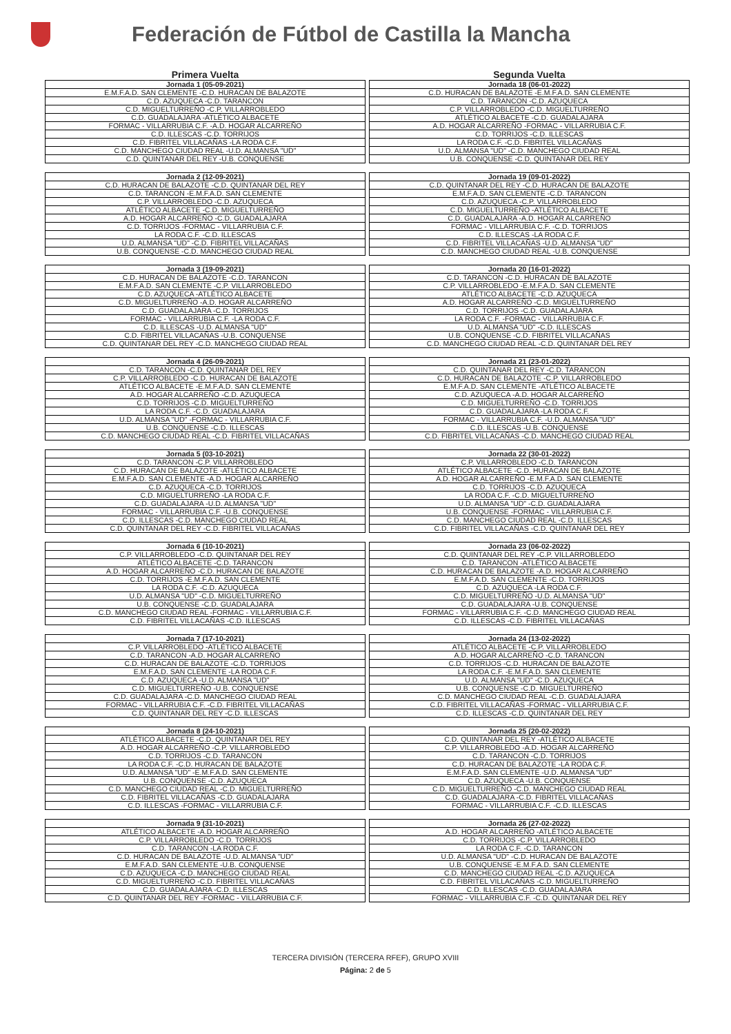Federación de Fútbol de Castilla la Mancha
Primera Vuelta
| Jornada 1 (05-09-2021) |
| --- |
| E.M.F.A.D. SAN CLEMENTE -C.D. HURACAN DE BALAZOTE |
| C.D. AZUQUECA -C.D. TARANCON |
| C.D. MIGUELTURREÑO -C.P. VILLARROBLEDO |
| C.D. GUADALAJARA -ATLÉTICO ALBACETE |
| FORMAC - VILLARRUBIA C.F. -A.D. HOGAR ALCARREÑO |
| C.D. ILLESCAS -C.D. TORRIJOS |
| C.D. FIBRITEL VILLACAÑAS -LA RODA C.F. |
| C.D. MANCHEGO CIUDAD REAL -U.D. ALMANSA "UD" |
| C.D. QUINTANAR DEL REY -U.B. CONQUENSE |
| Jornada 2 (12-09-2021) |
| --- |
| C.D. HURACAN DE BALAZOTE -C.D. QUINTANAR DEL REY |
| C.D. TARANCON -E.M.F.A.D. SAN CLEMENTE |
| C.P. VILLARROBLEDO -C.D. AZUQUECA |
| ATLÉTICO ALBACETE -C.D. MIGUELTURREÑO |
| A.D. HOGAR ALCARREÑO -C.D. GUADALAJARA |
| C.D. TORRIJOS -FORMAC - VILLARRUBIA C.F. |
| LA RODA C.F. -C.D. ILLESCAS |
| U.D. ALMANSA "UD" -C.D. FIBRITEL VILLACAÑAS |
| U.B. CONQUENSE -C.D. MANCHEGO CIUDAD REAL |
| Jornada 3 (19-09-2021) |
| --- |
| C.D. HURACAN DE BALAZOTE -C.D. TARANCON |
| E.M.F.A.D. SAN CLEMENTE -C.P. VILLARROBLEDO |
| C.D. AZUQUECA -ATLÉTICO ALBACETE |
| C.D. MIGUELTURREÑO -A.D. HOGAR ALCARREÑO |
| C.D. GUADALAJARA -C.D. TORRIJOS |
| FORMAC - VILLARRUBIA C.F. -LA RODA C.F. |
| C.D. ILLESCAS -U.D. ALMANSA "UD" |
| C.D. FIBRITEL VILLACAÑAS -U.B. CONQUENSE |
| C.D. QUINTANAR DEL REY -C.D. MANCHEGO CIUDAD REAL |
| Jornada 4 (26-09-2021) |
| --- |
| C.D. TARANCON -C.D. QUINTANAR DEL REY |
| C.P. VILLARROBLEDO -C.D. HURACAN DE BALAZOTE |
| ATLÉTICO ALBACETE -E.M.F.A.D. SAN CLEMENTE |
| A.D. HOGAR ALCARREÑO -C.D. AZUQUECA |
| C.D. TORRIJOS -C.D. MIGUELTURREÑO |
| LA RODA C.F. -C.D. GUADALAJARA |
| U.D. ALMANSA "UD" -FORMAC - VILLARRUBIA C.F. |
| U.B. CONQUENSE -C.D. ILLESCAS |
| C.D. MANCHEGO CIUDAD REAL -C.D. FIBRITEL VILLACAÑAS |
| Jornada 5 (03-10-2021) |
| --- |
| C.D. TARANCON -C.P. VILLARROBLEDO |
| C.D. HURACAN DE BALAZOTE -ATLÉTICO ALBACETE |
| E.M.F.A.D. SAN CLEMENTE -A.D. HOGAR ALCARREÑO |
| C.D. AZUQUECA -C.D. TORRIJOS |
| C.D. MIGUELTURREÑO -LA RODA C.F. |
| C.D. GUADALAJARA -U.D. ALMANSA "UD" |
| FORMAC - VILLARRUBIA C.F. -U.B. CONQUENSE |
| C.D. ILLESCAS -C.D. MANCHEGO CIUDAD REAL |
| C.D. QUINTANAR DEL REY -C.D. FIBRITEL VILLACAÑAS |
| Jornada 6 (10-10-2021) |
| --- |
| C.P. VILLARROBLEDO -C.D. QUINTANAR DEL REY |
| ATLÉTICO ALBACETE -C.D. TARANCON |
| A.D. HOGAR ALCARREÑO -C.D. HURACAN DE BALAZOTE |
| C.D. TORRIJOS -E.M.F.A.D. SAN CLEMENTE |
| LA RODA C.F. -C.D. AZUQUECA |
| U.D. ALMANSA "UD" -C.D. MIGUELTURREÑO |
| U.B. CONQUENSE -C.D. GUADALAJARA |
| C.D. MANCHEGO CIUDAD REAL -FORMAC - VILLARRUBIA C.F. |
| C.D. FIBRITEL VILLACAÑAS -C.D. ILLESCAS |
| Jornada 7 (17-10-2021) |
| --- |
| C.P. VILLARROBLEDO -ATLÉTICO ALBACETE |
| C.D. TARANCON -A.D. HOGAR ALCARREÑO |
| C.D. HURACAN DE BALAZOTE -C.D. TORRIJOS |
| E.M.F.A.D. SAN CLEMENTE -LA RODA C.F. |
| C.D. AZUQUECA -U.D. ALMANSA "UD" |
| C.D. MIGUELTURREÑO -U.B. CONQUENSE |
| C.D. GUADALAJARA -C.D. MANCHEGO CIUDAD REAL |
| FORMAC - VILLARRUBIA C.F. -C.D. FIBRITEL VILLACAÑAS |
| C.D. QUINTANAR DEL REY -C.D. ILLESCAS |
| Jornada 8 (24-10-2021) |
| --- |
| ATLÉTICO ALBACETE -C.D. QUINTANAR DEL REY |
| A.D. HOGAR ALCARREÑO -C.P. VILLARROBLEDO |
| C.D. TORRIJOS -C.D. TARANCON |
| LA RODA C.F. -C.D. HURACAN DE BALAZOTE |
| U.D. ALMANSA "UD" -E.M.F.A.D. SAN CLEMENTE |
| U.B. CONQUENSE -C.D. AZUQUECA |
| C.D. MANCHEGO CIUDAD REAL -C.D. MIGUELTURREÑO |
| C.D. FIBRITEL VILLACAÑAS -C.D. GUADALAJARA |
| C.D. ILLESCAS -FORMAC - VILLARRUBIA C.F. |
| Jornada 9 (31-10-2021) |
| --- |
| ATLÉTICO ALBACETE -A.D. HOGAR ALCARREÑO |
| C.P. VILLARROBLEDO -C.D. TORRIJOS |
| C.D. TARANCON -LA RODA C.F. |
| C.D. HURACAN DE BALAZOTE -U.D. ALMANSA "UD" |
| E.M.F.A.D. SAN CLEMENTE -U.B. CONQUENSE |
| C.D. AZUQUECA -C.D. MANCHEGO CIUDAD REAL |
| C.D. MIGUELTURREÑO -C.D. FIBRITEL VILLACAÑAS |
| C.D. GUADALAJARA -C.D. ILLESCAS |
| C.D. QUINTANAR DEL REY -FORMAC - VILLARRUBIA C.F. |
Segunda Vuelta
| Jornada 18 (06-01-2022) |
| --- |
| C.D. HURACAN DE BALAZOTE -E.M.F.A.D. SAN CLEMENTE |
| C.D. TARANCON -C.D. AZUQUECA |
| C.P. VILLARROBLEDO -C.D. MIGUELTURREÑO |
| ATLÉTICO ALBACETE -C.D. GUADALAJARA |
| A.D. HOGAR ALCARREÑO -FORMAC - VILLARRUBIA C.F. |
| C.D. TORRIJOS -C.D. ILLESCAS |
| LA RODA C.F. -C.D. FIBRITEL VILLACAÑAS |
| U.D. ALMANSA "UD" -C.D. MANCHEGO CIUDAD REAL |
| U.B. CONQUENSE -C.D. QUINTANAR DEL REY |
| Jornada 19 (09-01-2022) |
| --- |
| C.D. QUINTANAR DEL REY -C.D. HURACAN DE BALAZOTE |
| E.M.F.A.D. SAN CLEMENTE -C.D. TARANCON |
| C.D. AZUQUECA -C.P. VILLARROBLEDO |
| C.D. MIGUELTURREÑO -ATLÉTICO ALBACETE |
| C.D. GUADALAJARA -A.D. HOGAR ALCARREÑO |
| FORMAC - VILLARRUBIA C.F. -C.D. TORRIJOS |
| C.D. ILLESCAS -LA RODA C.F. |
| C.D. FIBRITEL VILLACAÑAS -U.D. ALMANSA "UD" |
| C.D. MANCHEGO CIUDAD REAL -U.B. CONQUENSE |
| Jornada 20 (16-01-2022) |
| --- |
| C.D. TARANCON -C.D. HURACAN DE BALAZOTE |
| C.P. VILLARROBLEDO -E.M.F.A.D. SAN CLEMENTE |
| ATLÉTICO ALBACETE -C.D. AZUQUECA |
| A.D. HOGAR ALCARREÑO -C.D. MIGUELTURREÑO |
| C.D. TORRIJOS -C.D. GUADALAJARA |
| LA RODA C.F. -FORMAC - VILLARRUBIA C.F. |
| U.D. ALMANSA "UD" -C.D. ILLESCAS |
| U.B. CONQUENSE -C.D. FIBRITEL VILLACAÑAS |
| C.D. MANCHEGO CIUDAD REAL -C.D. QUINTANAR DEL REY |
| Jornada 21 (23-01-2022) |
| --- |
| C.D. QUINTANAR DEL REY -C.D. TARANCON |
| C.D. HURACAN DE BALAZOTE -C.P. VILLARROBLEDO |
| E.M.F.A.D. SAN CLEMENTE -ATLÉTICO ALBACETE |
| C.D. AZUQUECA -A.D. HOGAR ALCARREÑO |
| C.D. MIGUELTURREÑO -C.D. TORRIJOS |
| C.D. GUADALAJARA -LA RODA C.F. |
| FORMAC - VILLARRUBIA C.F. -U.D. ALMANSA "UD" |
| C.D. ILLESCAS -U.B. CONQUENSE |
| C.D. FIBRITEL VILLACAÑAS -C.D. MANCHEGO CIUDAD REAL |
| Jornada 22 (30-01-2022) |
| --- |
| C.P. VILLARROBLEDO -C.D. TARANCON |
| ATLÉTICO ALBACETE -C.D. HURACAN DE BALAZOTE |
| A.D. HOGAR ALCARREÑO -E.M.F.A.D. SAN CLEMENTE |
| C.D. TORRIJOS -C.D. AZUQUECA |
| LA RODA C.F. -C.D. MIGUELTURREÑO |
| U.D. ALMANSA "UD" -C.D. GUADALAJARA |
| U.B. CONQUENSE -FORMAC - VILLARRUBIA C.F. |
| C.D. MANCHEGO CIUDAD REAL -C.D. ILLESCAS |
| C.D. FIBRITEL VILLACAÑAS -C.D. QUINTANAR DEL REY |
| Jornada 23 (06-02-2022) |
| --- |
| C.D. QUINTANAR DEL REY -C.P. VILLARROBLEDO |
| C.D. TARANCON -ATLÉTICO ALBACETE |
| C.D. HURACAN DE BALAZOTE -A.D. HOGAR ALCARREÑO |
| E.M.F.A.D. SAN CLEMENTE -C.D. TORRIJOS |
| C.D. AZUQUECA -LA RODA C.F. |
| C.D. MIGUELTURREÑO -U.D. ALMANSA "UD" |
| C.D. GUADALAJARA -U.B. CONQUENSE |
| FORMAC - VILLARRUBIA C.F. -C.D. MANCHEGO CIUDAD REAL |
| C.D. ILLESCAS -C.D. FIBRITEL VILLACAÑAS |
| Jornada 24 (13-02-2022) |
| --- |
| ATLÉTICO ALBACETE -C.P. VILLARROBLEDO |
| A.D. HOGAR ALCARREÑO -C.D. TARANCON |
| C.D. TORRIJOS -C.D. HURACAN DE BALAZOTE |
| LA RODA C.F. -E.M.F.A.D. SAN CLEMENTE |
| U.D. ALMANSA "UD" -C.D. AZUQUECA |
| U.B. CONQUENSE -C.D. MIGUELTURREÑO |
| C.D. MANCHEGO CIUDAD REAL -C.D. GUADALAJARA |
| C.D. FIBRITEL VILLACAÑAS -FORMAC - VILLARRUBIA C.F. |
| C.D. ILLESCAS -C.D. QUINTANAR DEL REY |
| Jornada 25 (20-02-2022) |
| --- |
| C.D. QUINTANAR DEL REY -ATLÉTICO ALBACETE |
| C.P. VILLARROBLEDO -A.D. HOGAR ALCARREÑO |
| C.D. TARANCON -C.D. TORRIJOS |
| C.D. HURACAN DE BALAZOTE -LA RODA C.F. |
| E.M.F.A.D. SAN CLEMENTE -U.D. ALMANSA "UD" |
| C.D. AZUQUECA -U.B. CONQUENSE |
| C.D. MIGUELTURREÑO -C.D. MANCHEGO CIUDAD REAL |
| C.D. GUADALAJARA -C.D. FIBRITEL VILLACAÑAS |
| FORMAC - VILLARRUBIA C.F. -C.D. ILLESCAS |
| Jornada 26 (27-02-2022) |
| --- |
| A.D. HOGAR ALCARREÑO -ATLÉTICO ALBACETE |
| C.D. TORRIJOS -C.P. VILLARROBLEDO |
| LA RODA C.F. -C.D. TARANCON |
| U.D. ALMANSA "UD" -C.D. HURACAN DE BALAZOTE |
| U.B. CONQUENSE -E.M.F.A.D. SAN CLEMENTE |
| C.D. MANCHEGO CIUDAD REAL -C.D. AZUQUECA |
| C.D. FIBRITEL VILLACAÑAS -C.D. MIGUELTURREÑO |
| C.D. ILLESCAS -C.D. GUADALAJARA |
| FORMAC - VILLARRUBIA C.F. -C.D. QUINTANAR DEL REY |
TERCERA DIVISIÓN (TERCERA RFEF), GRUPO XVIII
Página: 2 de 5